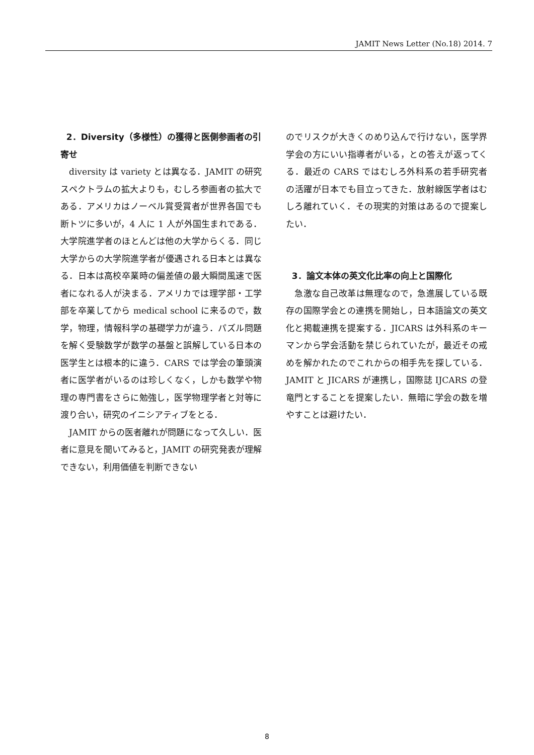JAMIT News Letter (No.18) 2014. 7
2．Diversity（多様性）の獲得と医側参画者の引寄せ
diversity は variety とは異なる．JAMIT の研究スペクトラムの拡大よりも，むしろ参画者の拡大である．アメリカはノーベル賞受賞者が世界各国でも断トツに多いが，4 人に 1 人が外国生まれである．大学院進学者のほとんどは他の大学からくる．同じ大学からの大学院進学者が優遇される日本とは異なる．日本は高校卒業時の偏差値の最大瞬間風速で医者になれる人が決まる．アメリカでは理学部・工学部を卒業してから medical school に来るので，数学，物理，情報科学の基礎学力が違う．パズル問題を解く受験数学が数学の基盤と誤解している日本の医学生とは根本的に違う．CARS では学会の筆頭演者に医学者がいるのは珍しくなく，しかも数学や物理の専門書をさらに勉強し，医学物理学者と対等に渡り合い，研究のイニシアティブをとる．
JAMIT からの医者離れが問題になって久しい．医者に意見を聞いてみると，JAMIT の研究発表が理解できない，利用価値を判断できない
のでリスクが大きくのめり込んで行けない，医学界学会の方にいい指導者がいる，との答えが返ってくる．最近の CARS ではむしろ外科系の若手研究者の活躍が日本でも目立ってきた．放射線医学者はむしろ離れていく．その現実的対策はあるので提案したい．
3．論文本体の英文化比率の向上と国際化
急激な自己改革は無理なので，急進展している既存の国際学会との連携を開始し，日本語論文の英文化と掲載連携を提案する．JICARS は外科系のキーマンから学会活動を禁じられていたが，最近その戒めを解かれたのでこれからの相手先を探している．JAMIT と JICARS が連携し，国際誌 IJCARS の登竜門とすることを提案したい．無暗に学会の数を増やすことは避けたい．
8